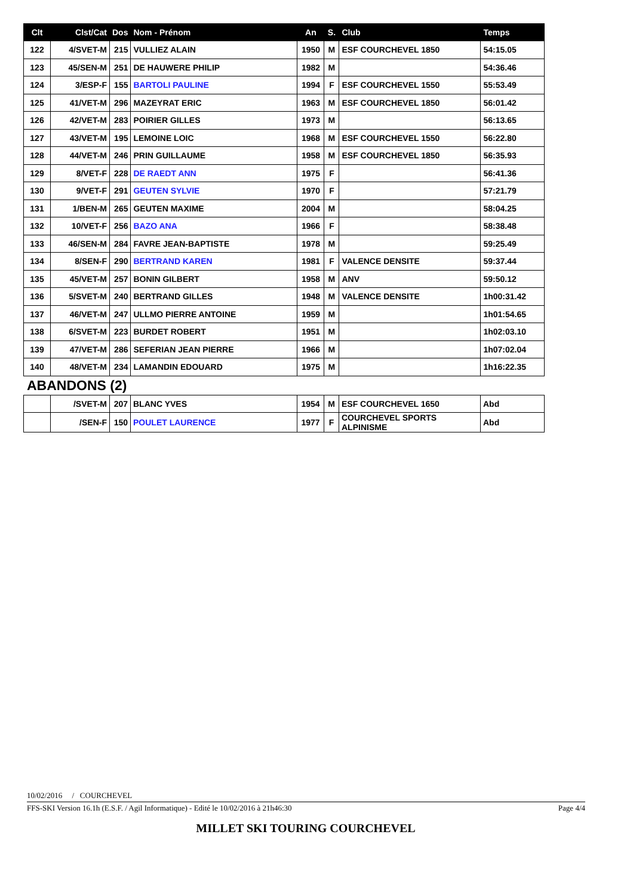| Clt | Clst/Cat | Dos | Nom - Prénom | An | S. | Club | Temps |
| --- | --- | --- | --- | --- | --- | --- | --- |
| 122 | 4/SVET-M | 215 | VULLIEZ ALAIN | 1950 | M | ESF COURCHEVEL 1850 | 54:15.05 |
| 123 | 45/SEN-M | 251 | DE HAUWERE PHILIP | 1982 | M | | 54:36.46 |
| 124 | 3/ESP-F | 155 | BARTOLI PAULINE | 1994 | F | ESF COURCHEVEL 1550 | 55:53.49 |
| 125 | 41/VET-M | 296 | MAZEYRAT ERIC | 1963 | M | ESF COURCHEVEL 1850 | 56:01.42 |
| 126 | 42/VET-M | 283 | POIRIER GILLES | 1973 | M | | 56:13.65 |
| 127 | 43/VET-M | 195 | LEMOINE LOIC | 1968 | M | ESF COURCHEVEL 1550 | 56:22.80 |
| 128 | 44/VET-M | 246 | PRIN GUILLAUME | 1958 | M | ESF COURCHEVEL 1850 | 56:35.93 |
| 129 | 8/VET-F | 228 | DE RAEDT ANN | 1975 | F | | 56:41.36 |
| 130 | 9/VET-F | 291 | GEUTEN SYLVIE | 1970 | F | | 57:21.79 |
| 131 | 1/BEN-M | 265 | GEUTEN MAXIME | 2004 | M | | 58:04.25 |
| 132 | 10/VET-F | 256 | BAZO ANA | 1966 | F | | 58:38.48 |
| 133 | 46/SEN-M | 284 | FAVRE JEAN-BAPTISTE | 1978 | M | | 59:25.49 |
| 134 | 8/SEN-F | 290 | BERTRAND KAREN | 1981 | F | VALENCE DENSITE | 59:37.44 |
| 135 | 45/VET-M | 257 | BONIN GILBERT | 1958 | M | ANV | 59:50.12 |
| 136 | 5/SVET-M | 240 | BERTRAND GILLES | 1948 | M | VALENCE DENSITE | 1h00:31.42 |
| 137 | 46/VET-M | 247 | ULLMO PIERRE ANTOINE | 1959 | M | | 1h01:54.65 |
| 138 | 6/SVET-M | 223 | BURDET ROBERT | 1951 | M | | 1h02:03.10 |
| 139 | 47/VET-M | 286 | SEFERIAN JEAN PIERRE | 1966 | M | | 1h07:02.04 |
| 140 | 48/VET-M | 234 | LAMANDIN EDOUARD | 1975 | M | | 1h16:22.35 |
ABANDONS (2)
| | /SVET-M | 207 | BLANC YVES | 1954 | M | ESF COURCHEVEL 1650 | Abd |
| | /SEN-F | 150 | POULET LAURENCE | 1977 | F | COURCHEVEL SPORTS ALPINISME | Abd |
10/02/2016 / COURCHEVEL
FFS-SKI Version 16.1h (E.S.F. / Agil Informatique) - Edité le 10/02/2016 à 21h46:30 Page 4/4
MILLET SKI TOURING COURCHEVEL